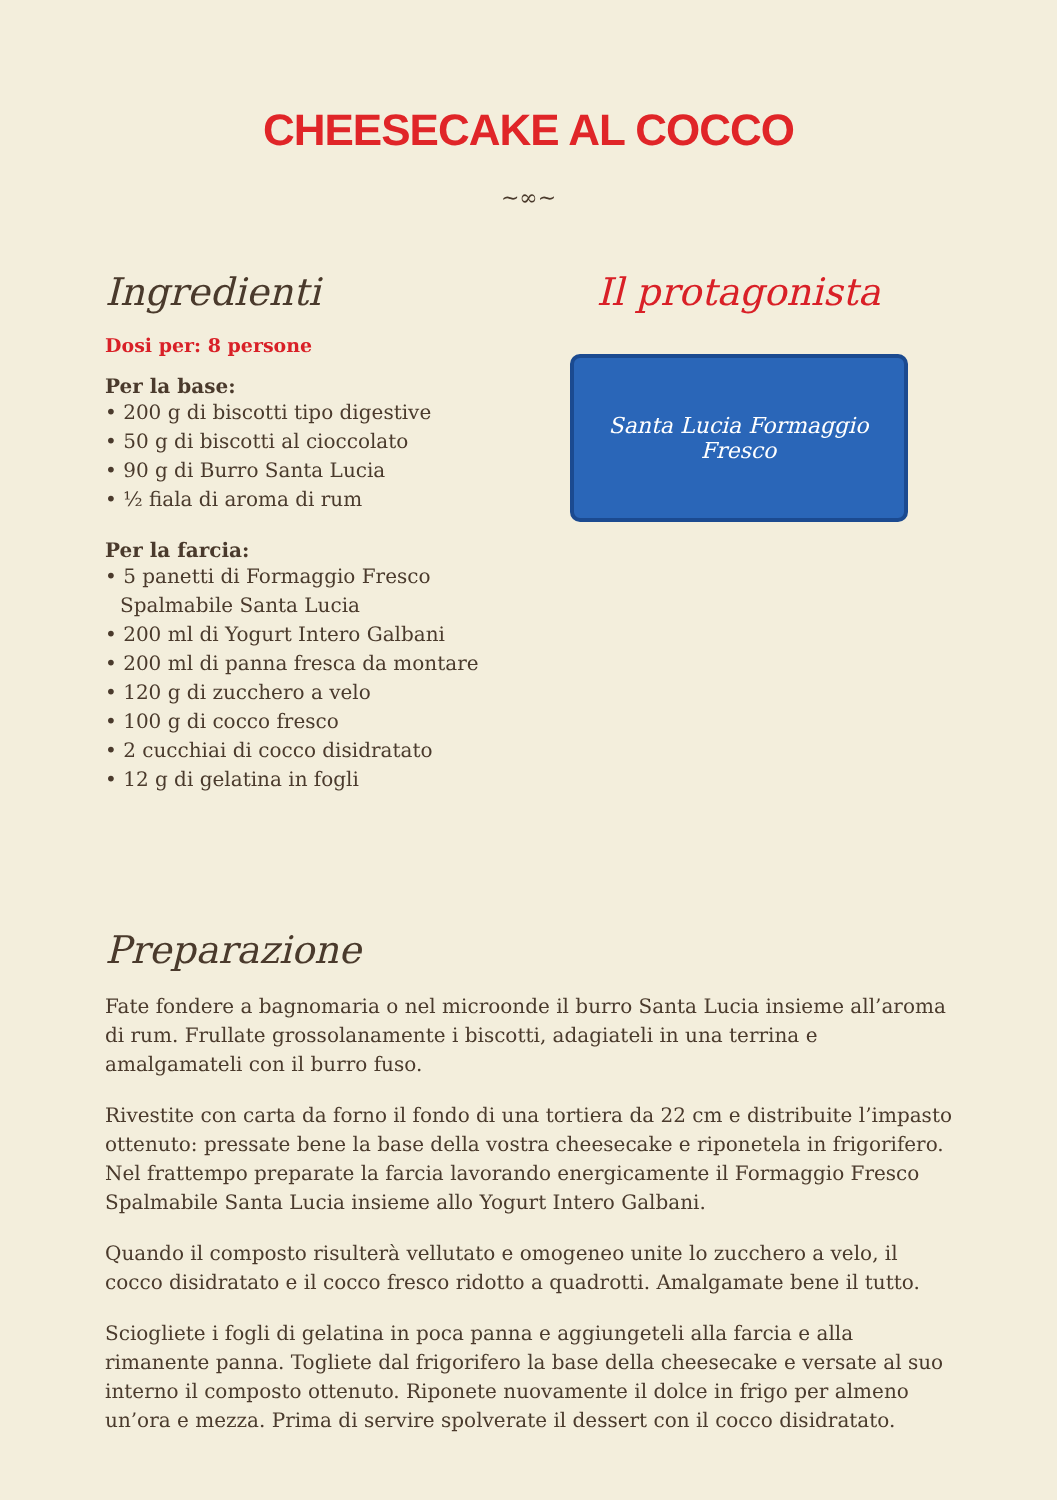CHEESECAKE AL COCCO
~∞~
Ingredienti
Dosi per: 8 persone
Per la base:
• 200 g di biscotti tipo digestive
• 50 g di biscotti al cioccolato
• 90 g di Burro Santa Lucia
• ½ fiala di aroma di rum
Per la farcia:
• 5 panetti di Formaggio Fresco Spalmabile Santa Lucia
• 200 ml di Yogurt Intero Galbani
• 200 ml di panna fresca da montare
• 120 g di zucchero a velo
• 100 g di cocco fresco
• 2 cucchiai di cocco disidratato
• 12 g di gelatina in fogli
Il protagonista
Santa Lucia Formaggio Fresco
Preparazione
Fate fondere a bagnomaria o nel microonde il burro Santa Lucia insieme all’aroma di rum. Frullate grossolanamente i biscotti, adagiateli in una terrina e amalgamateli con il burro fuso.
Rivestite con carta da forno il fondo di una tortiera da 22 cm e distribuite l’impasto ottenuto: pressate bene la base della vostra cheesecake e riponetela in frigorifero. Nel frattempo preparate la farcia lavorando energicamente il Formaggio Fresco Spalmabile Santa Lucia insieme allo Yogurt Intero Galbani.
Quando il composto risulterà vellutato e omogeneo unite lo zucchero a velo, il cocco disidratato e il cocco fresco ridotto a quadrotti. Amalgamate bene il tutto.
Sciogliete i fogli di gelatina in poca panna e aggiungeteli alla farcia e alla rimanente panna. Togliete dal frigorifero la base della cheesecake e versate al suo interno il composto ottenuto. Riponete nuovamente il dolce in frigo per almeno un’ora e mezza. Prima di servire spolverate il dessert con il cocco disidratato.